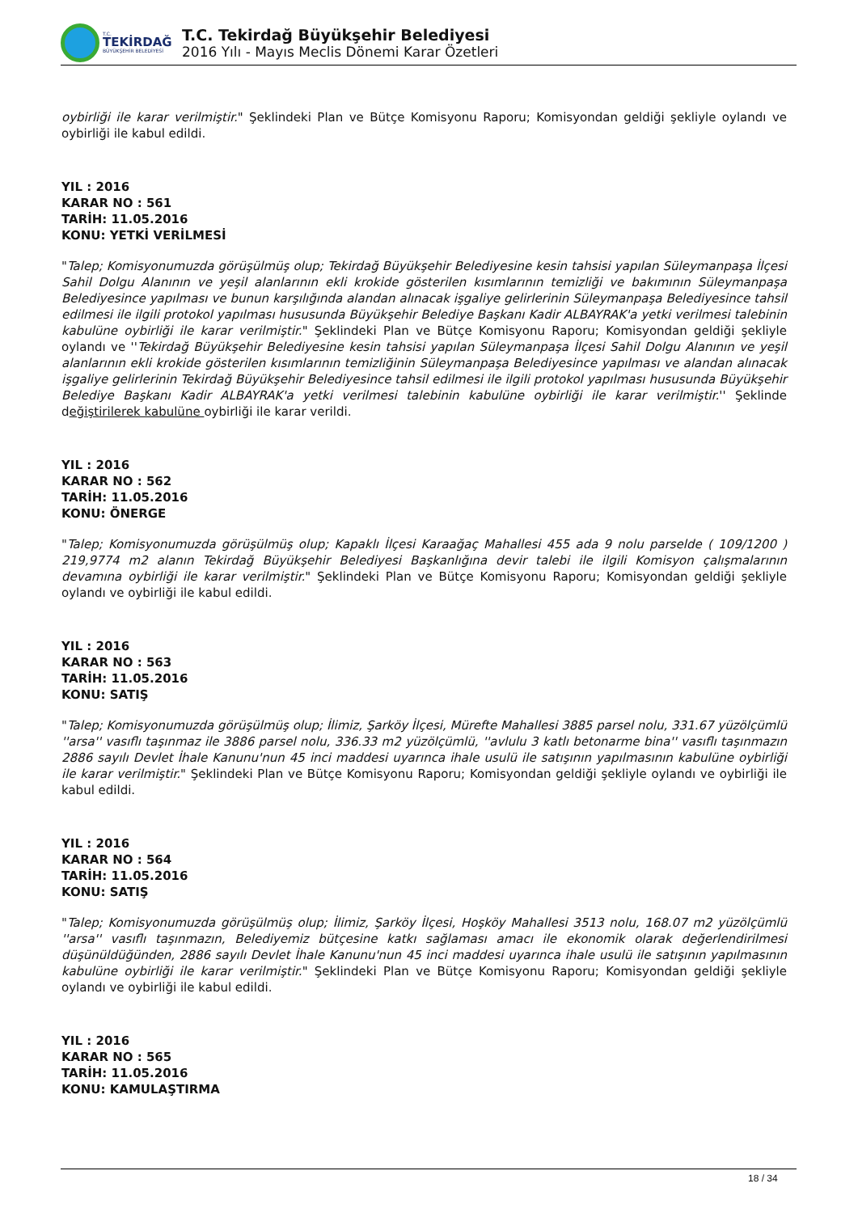T.C.
TEKİRDAĞ
BÜYÜKŞEHİR BELEDİYESİ
T.C. Tekirdağ Büyükşehir Belediyesi
2016 Yılı - Mayıs Meclis Dönemi Karar Özetleri
oybirliği ile karar verilmiştir." Şeklindeki Plan ve Bütçe Komisyonu Raporu; Komisyondan geldiği şekliyle oylandı ve oybirliği ile kabul edildi.
YIL : 2016
KARAR NO : 561
TARİH: 11.05.2016
KONU: YETKİ VERİLMESİ
"Talep; Komisyonumuzda görüşülmüş olup; Tekirdağ Büyükşehir Belediyesine kesin tahsisi yapılan Süleymanpaşa İlçesi Sahil Dolgu Alanının ve yeşil alanlarının ekli krokide gösterilen kısımlarının temizliği ve bakımının Süleymanpaşa Belediyesince yapılması ve bunun karşılığında alandan alınacak işgaliye gelirlerinin Süleymanpaşa Belediyesince tahsil edilmesi ile ilgili protokol yapılması hususunda Büyükşehir Belediye Başkanı Kadir ALBAYRAK'a yetki verilmesi talebinin kabulüne oybirliği ile karar verilmiştir." Şeklindeki Plan ve Bütçe Komisyonu Raporu; Komisyondan geldiği şekliyle oylandı ve ''Tekirdağ Büyükşehir Belediyesine kesin tahsisi yapılan Süleymanpaşa İlçesi Sahil Dolgu Alanının ve yeşil alanlarının ekli krokide gösterilen kısımlarının temizliğinin Süleymanpaşa Belediyesince yapılması ve alandan alınacak işgaliye gelirlerinin Tekirdağ Büyükşehir Belediyesince tahsil edilmesi ile ilgili protokol yapılması hususunda Büyükşehir Belediye Başkanı Kadir ALBAYRAK'a yetki verilmesi talebinin kabulüne oybirliği ile karar verilmiştir.'' Şeklinde değiştirilerek kabulüne oybirliği ile karar verildi.
YIL : 2016
KARAR NO : 562
TARİH: 11.05.2016
KONU: ÖNERGE
"Talep; Komisyonumuzda görüşülmüş olup; Kapaklı İlçesi Karaağaç Mahallesi 455 ada 9 nolu parselde ( 109/1200 ) 219,9774 m2 alanın Tekirdağ Büyükşehir Belediyesi Başkanlığına devir talebi ile ilgili Komisyon çalışmalarının devamına oybirliği ile karar verilmiştir." Şeklindeki Plan ve Bütçe Komisyonu Raporu; Komisyondan geldiği şekliyle oylandı ve oybirliği ile kabul edildi.
YIL : 2016
KARAR NO : 563
TARİH: 11.05.2016
KONU: SATIŞ
"Talep; Komisyonumuzda görüşülmüş olup; İlimiz, Şarköy İlçesi, Mürefte Mahallesi 3885 parsel nolu, 331.67 yüzölçümlü ''arsa'' vasıflı taşınmaz ile 3886 parsel nolu, 336.33 m2 yüzölçümlü, ''avlulu 3 katlı betonarme bina'' vasıflı taşınmazın 2886 sayılı Devlet İhale Kanunu'nun 45 inci maddesi uyarınca ihale usulü ile satışının yapılmasının kabulüne oybirliği ile karar verilmiştir." Şeklindeki Plan ve Bütçe Komisyonu Raporu; Komisyondan geldiği şekliyle oylandı ve oybirliği ile kabul edildi.
YIL : 2016
KARAR NO : 564
TARİH: 11.05.2016
KONU: SATIŞ
"Talep; Komisyonumuzda görüşülmüş olup; İlimiz, Şarköy İlçesi, Hoşköy Mahallesi 3513 nolu, 168.07 m2 yüzölçümlü ''arsa'' vasıflı taşınmazın, Belediyemiz bütçesine katkı sağlaması amacı ile ekonomik olarak değerlendirilmesi düşünüldüğünden, 2886 sayılı Devlet İhale Kanunu'nun 45 inci maddesi uyarınca ihale usulü ile satışının yapılmasının kabulüne oybirliği ile karar verilmiştir." Şeklindeki Plan ve Bütçe Komisyonu Raporu; Komisyondan geldiği şekliyle oylandı ve oybirliği ile kabul edildi.
YIL : 2016
KARAR NO : 565
TARİH: 11.05.2016
KONU: KAMULAŞTIRMA
18 / 34